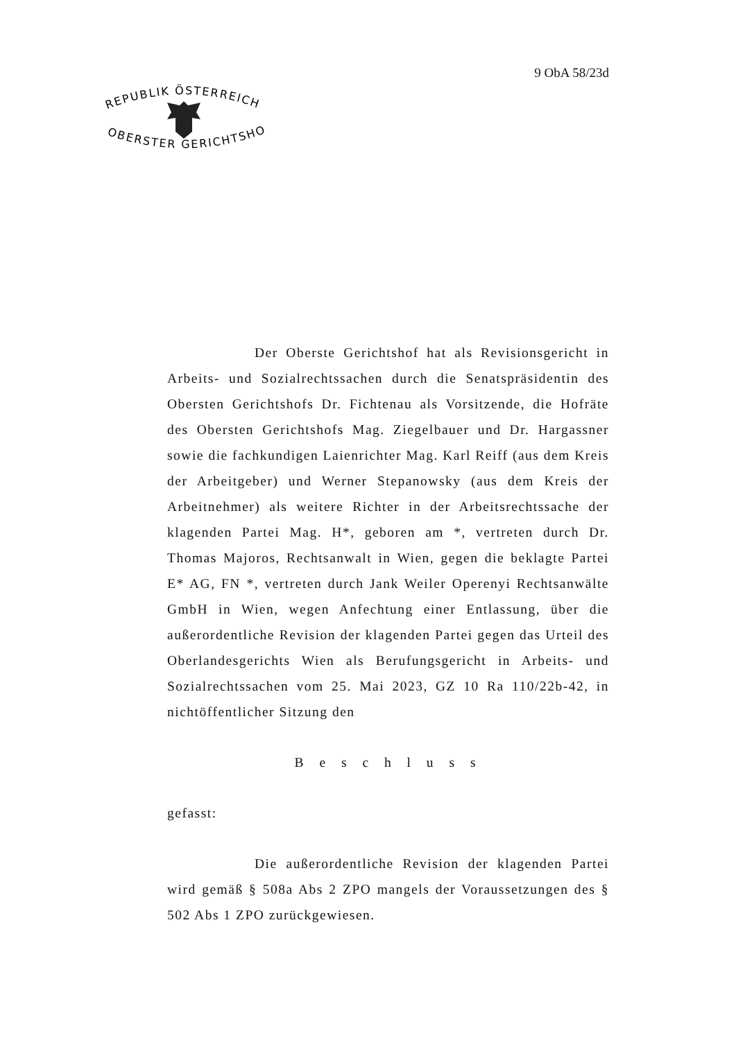9 ObA 58/23d
REPUBLIK ÖSTERREICH
OBERSTER GERICHTSHOF
Der Oberste Gerichtshof hat als Revisionsgericht in Arbeits- und Sozialrechtssachen durch die Senatspräsidentin des Obersten Gerichtshofs Dr. Fichtenau als Vorsitzende, die Hofräte des Obersten Gerichtshofs Mag. Ziegelbauer und Dr. Hargassner sowie die fachkundigen Laienrichter Mag. Karl Reiff (aus dem Kreis der Arbeitgeber) und Werner Stepanowsky (aus dem Kreis der Arbeitnehmer) als weitere Richter in der Arbeitsrechtssache der klagenden Partei Mag. H*, geboren am *, vertreten durch Dr. Thomas Majoros, Rechtsanwalt in Wien, gegen die beklagte Partei E* AG, FN *, vertreten durch Jank Weiler Operenyi Rechtsanwälte GmbH in Wien, wegen Anfechtung einer Entlassung, über die außerordentliche Revision der klagenden Partei gegen das Urteil des Oberlandesgerichts Wien als Berufungsgericht in Arbeits- und Sozialrechtssachen vom 25. Mai 2023, GZ 10 Ra 110/22b-42, in nichtöffentlicher Sitzung den
B e s c h l u s s
gefasst:
Die außerordentliche Revision der klagenden Partei wird gemäß § 508a Abs 2 ZPO mangels der Voraussetzungen des § 502 Abs 1 ZPO zurückgewiesen.